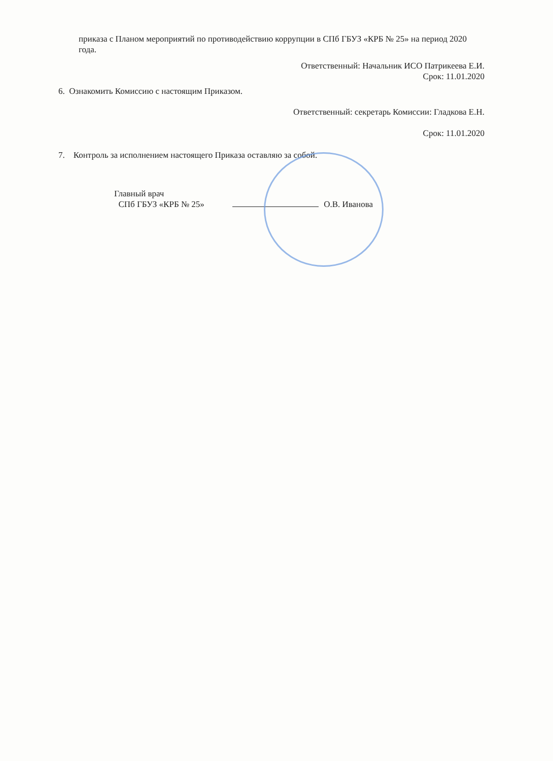приказа с Планом мероприятий по противодействию коррупции в СПб ГБУЗ «КРБ № 25» на период 2020 года.
Ответственный: Начальник ИСО Патрикеева Е.И.
Срок: 11.01.2020
6. Ознакомить Комиссию с настоящим Приказом.
Ответственный: секретарь Комиссии: Гладкова Е.Н.
Срок: 11.01.2020
7. Контроль за исполнением настоящего Приказа оставляю за собой.
Главный врач
СПб ГБУЗ «КРБ № 25»
О.В. Иванова